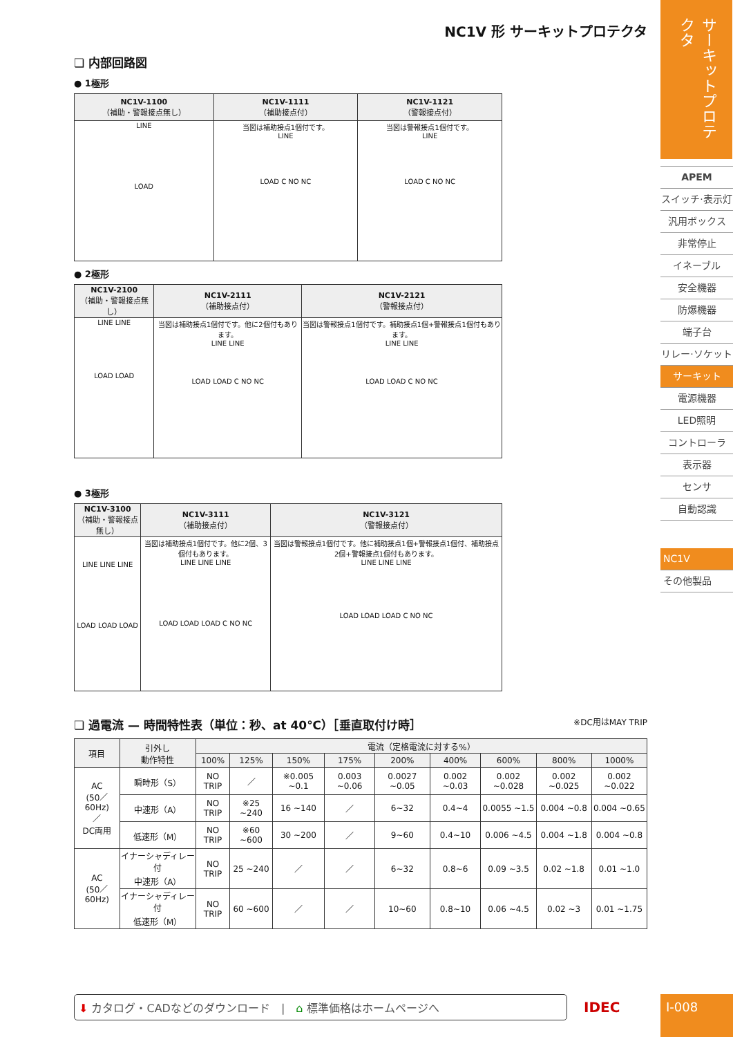NC1V 形 サーキットプロテクタ
❏ 内部回路図
● 1極形
| NC1V-1100 （補助・警報接点無し） | NC1V-1111 （補助接点付） | NC1V-1121 （警報接点付） |
| --- | --- | --- |
| LINE LOAD | 当図は補助接点1個付です。 LINE LOAD C NO NC | 当図は警報接点1個付です。 LINE LOAD C NO NC |
● 2極形
| NC1V-2100 （補助・警報接点無し） | NC1V-2111 （補助接点付） | NC1V-2121 （警報接点付） |
| --- | --- | --- |
| LINE LINE LOAD LOAD | 当図は補助接点1個付です。他に2個付もあります。 LINE LINE LOAD LOAD C NO NC | 当図は警報接点1個付です。補助接点1個+警報接点1個付もあります。 LINE LINE LOAD LOAD C NO NC |
● 3極形
| NC1V-3100 （補助・警報接点無し） | NC1V-3111 （補助接点付） | NC1V-3121 （警報接点付） |
| --- | --- | --- |
| LINE LINE LINE LOAD LOAD LOAD | 当図は補助接点1個付です。他に2個、3個付もあります。 LINE LINE LINE LOAD LOAD LOAD C NO NC | 当図は警報接点1個付です。他に補助接点1個+警報接点1個付、補助接点2個+警報接点1個付もあります。 LINE LINE LINE LOAD LOAD LOAD C NO NC |
❏ 過電流 — 時間特性表（単位：秒、at 40℃）［垂直取付け時］ ※DC用はMAY TRIP
| 項目 | 引外し 動作特性 | 電流（定格電流に対する%） | | | | | | | | |
| --- | --- | --- | --- | --- | --- | --- | --- | --- | --- | --- |
| | | 100% | 125% | 150% | 175% | 200% | 400% | 600% | 800% | 1000% |
| AC (50／60Hz) ／ DC両用 | 瞬時形（S） | NO TRIP | ／ | ※0.005 ~0.1 | 0.003 ~0.06 | 0.0027 ~0.05 | 0.002 ~0.03 | 0.002 ~0.028 | 0.002 ~0.025 | 0.002 ~0.022 |
| | 中速形（A） | NO TRIP | ※25 ~240 | 16 ~140 | ／ | 6~32 | 0.4~4 | 0.0055 ~1.5 | 0.004 ~0.8 | 0.004 ~0.65 |
| | 低速形（M） | NO TRIP | ※60 ~600 | 30 ~200 | ／ | 9~60 | 0.4~10 | 0.006 ~4.5 | 0.004 ~1.8 | 0.004 ~0.8 |
| AC (50／60Hz) | イナーシャディレー付 中速形（A） | NO TRIP | 25 ~240 | ／ | ／ | 6~32 | 0.8~6 | 0.09 ~3.5 | 0.02 ~1.8 | 0.01 ~1.0 |
| | イナーシャディレー付 低速形（M） | NO TRIP | 60 ~600 | ／ | ／ | 10~60 | 0.8~10 | 0.06 ~4.5 | 0.02 ~3 | 0.01 ~1.75 |
⬇ カタログ・CADなどのダウンロード　|　⌂ 標準価格はホームページへ IDEC
サーキットプロテクタ
APEM
スイッチ·表示灯
汎用ボックス
非常停止
イネーブル
安全機器
防爆機器
端子台
リレー·ソケット
サーキット
電源機器
LED照明
コントローラ
表示器
センサ
自動認識
NC1V
その他製品
I-008